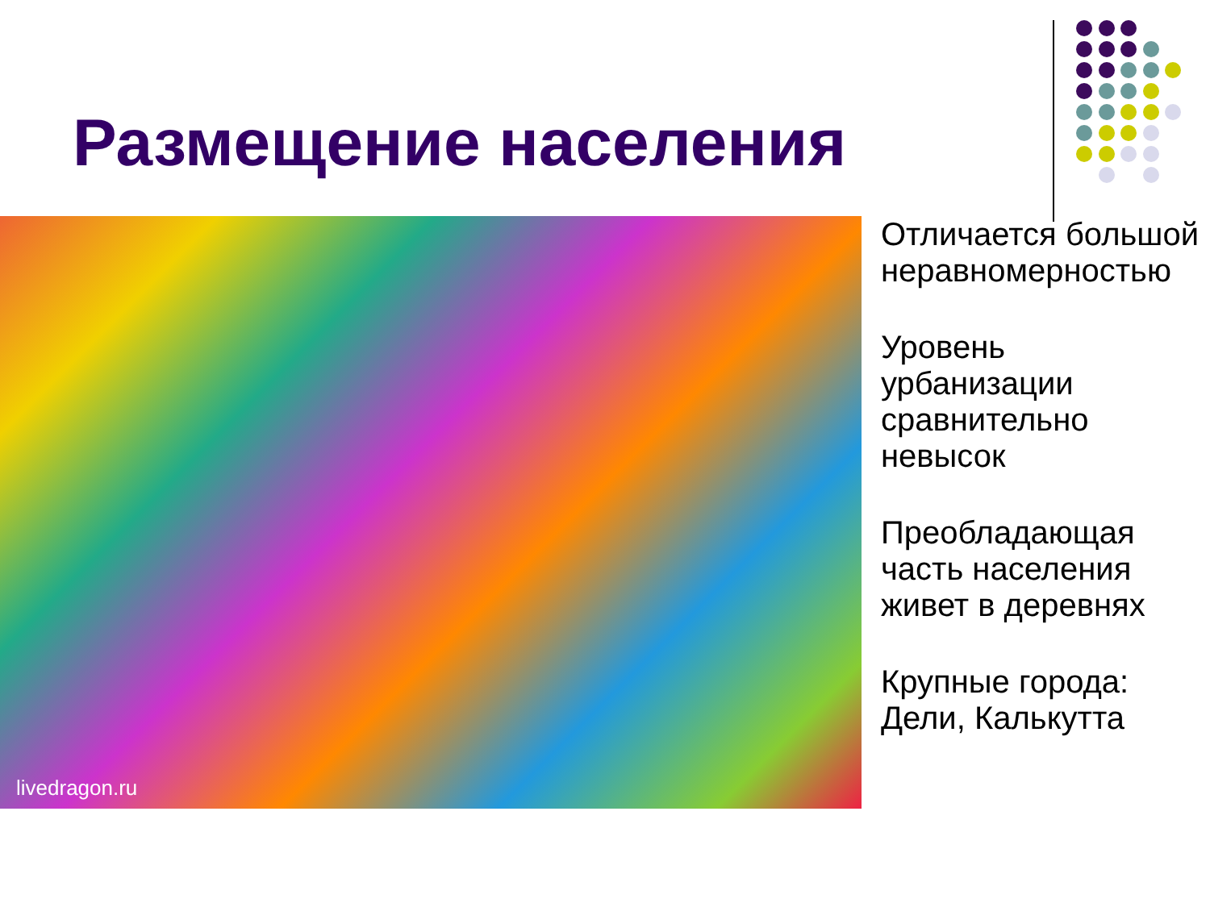Размещение населения
livedragon.ru
Отличается большой неравномерностью
Уровень урбанизации сравнительно невысок
Преобладающая часть населения живет в деревнях
Крупные города: Дели, Калькутта